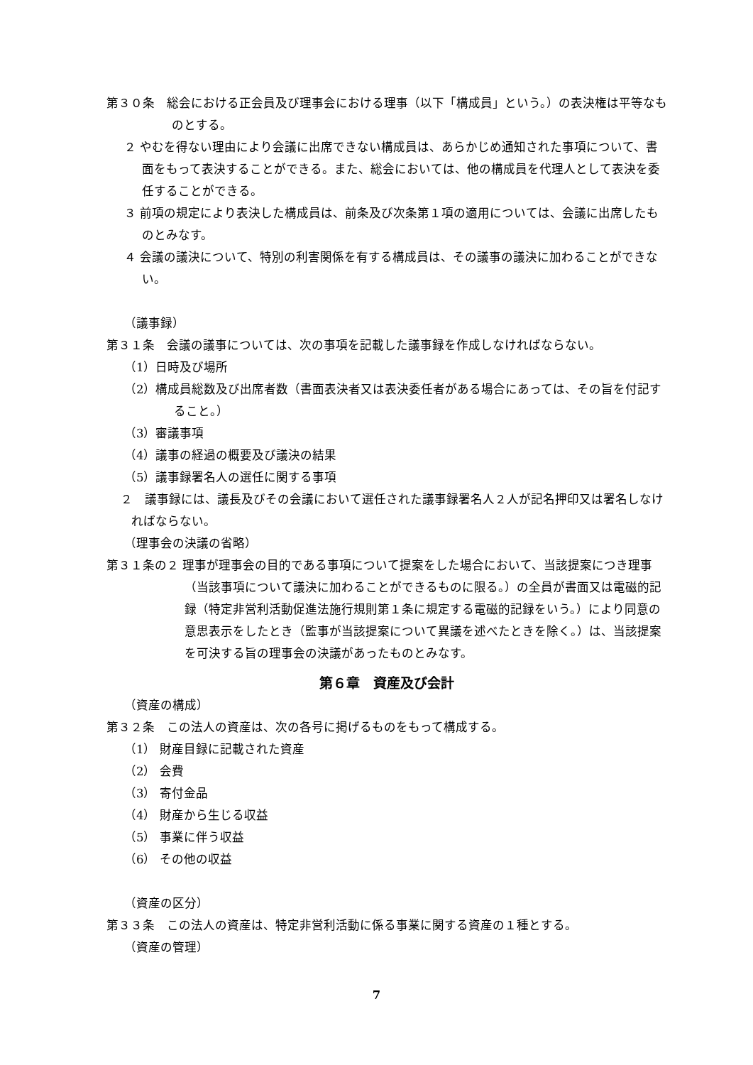第３０条　総会における正会員及び理事会における理事（以下「構成員」という。）の表決権は平等なものとする。
２ やむを得ない理由により会議に出席できない構成員は、あらかじめ通知された事項について、書面をもって表決することができる。また、総会においては、他の構成員を代理人として表決を委任することができる。
３ 前項の規定により表決した構成員は、前条及び次条第１項の適用については、会議に出席したものとみなす。
４ 会議の議決について、特別の利害関係を有する構成員は、その議事の議決に加わることができない。
（議事録）
第３１条　会議の議事については、次の事項を記載した議事録を作成しなければならない。
（1）日時及び場所
（2）構成員総数及び出席者数（書面表決者又は表決委任者がある場合にあっては、その旨を付記すること。）
（3）審議事項
（4）議事の経過の概要及び議決の結果
（5）議事録署名人の選任に関する事項
２　議事録には、議長及びその会議において選任された議事録署名人２人が記名押印又は署名しなければならない。
（理事会の決議の省略）
第３１条の２ 理事が理事会の目的である事項について提案をした場合において、当該提案につき理事（当該事項について議決に加わることができるものに限る。）の全員が書面又は電磁的記録（特定非営利活動促進法施行規則第１条に規定する電磁的記録をいう。）により同意の意思表示をしたとき（監事が当該提案について異議を述べたときを除く。）は、当該提案を可決する旨の理事会の決議があったものとみなす。
第６章　資産及び会計
（資産の構成）
第３２条　この法人の資産は、次の各号に掲げるものをもって構成する。
（1） 財産目録に記載された資産
（2） 会費
（3） 寄付金品
（4） 財産から生じる収益
（5） 事業に伴う収益
（6） その他の収益
（資産の区分）
第３３条　この法人の資産は、特定非営利活動に係る事業に関する資産の１種とする。
（資産の管理）
7